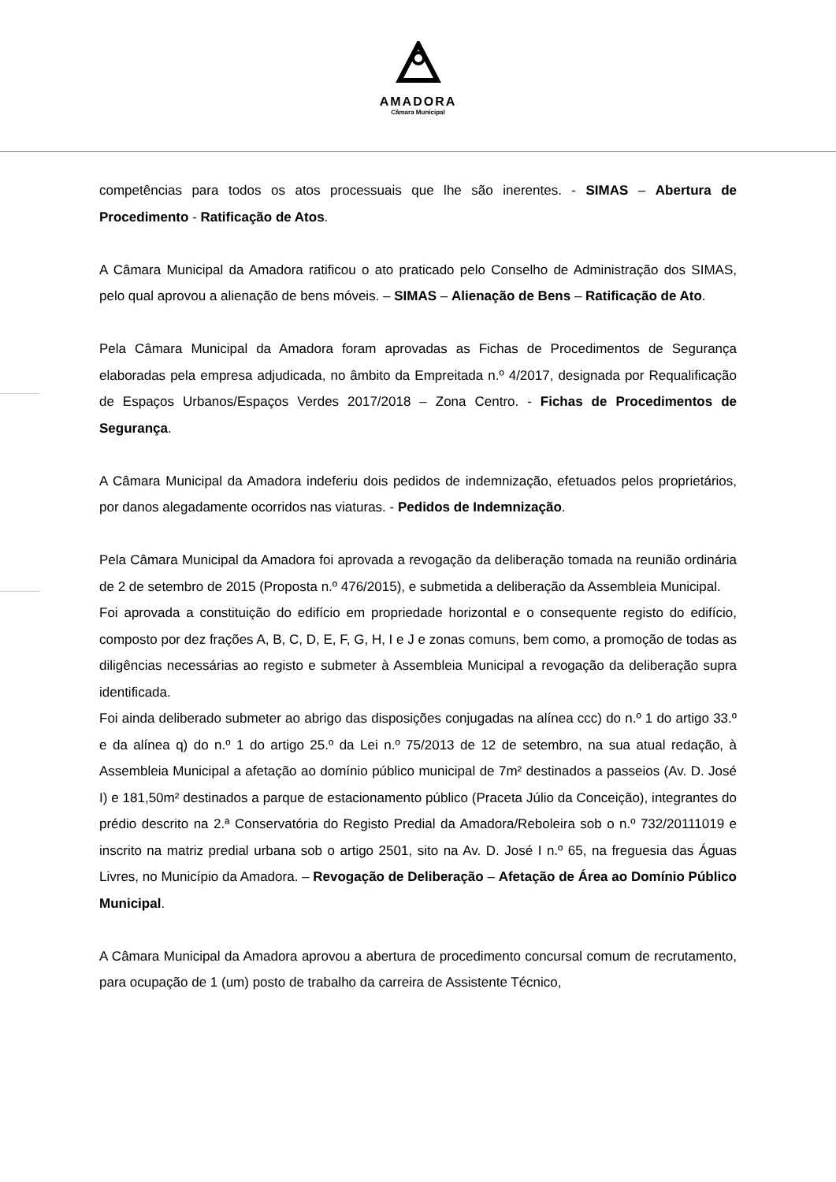AMADORA
Câmara Municipal
competências para todos os atos processuais que lhe são inerentes. - SIMAS – Abertura de Procedimento - Ratificação de Atos.
A Câmara Municipal da Amadora ratificou o ato praticado pelo Conselho de Administração dos SIMAS, pelo qual aprovou a alienação de bens móveis. – SIMAS – Alienação de Bens – Ratificação de Ato.
Pela Câmara Municipal da Amadora foram aprovadas as Fichas de Procedimentos de Segurança elaboradas pela empresa adjudicada, no âmbito da Empreitada n.º 4/2017, designada por Requalificação de Espaços Urbanos/Espaços Verdes 2017/2018 – Zona Centro. - Fichas de Procedimentos de Segurança.
A Câmara Municipal da Amadora indeferiu dois pedidos de indemnização, efetuados pelos proprietários, por danos alegadamente ocorridos nas viaturas. - Pedidos de Indemnização.
Pela Câmara Municipal da Amadora foi aprovada a revogação da deliberação tomada na reunião ordinária de 2 de setembro de 2015 (Proposta n.º 476/2015), e submetida a deliberação da Assembleia Municipal.
Foi aprovada a constituição do edifício em propriedade horizontal e o consequente registo do edifício, composto por dez frações A, B, C, D, E, F, G, H, I e J e zonas comuns, bem como, a promoção de todas as diligências necessárias ao registo e submeter à Assembleia Municipal a revogação da deliberação supra identificada.
Foi ainda deliberado submeter ao abrigo das disposições conjugadas na alínea ccc) do n.º 1 do artigo 33.º e da alínea q) do n.º 1 do artigo 25.º da Lei n.º 75/2013 de 12 de setembro, na sua atual redação, à Assembleia Municipal a afetação ao domínio público municipal de 7m² destinados a passeios (Av. D. José I) e 181,50m² destinados a parque de estacionamento público (Praceta Júlio da Conceição), integrantes do prédio descrito na 2.ª Conservatória do Registo Predial da Amadora/Reboleira sob o n.º 732/20111019 e inscrito na matriz predial urbana sob o artigo 2501, sito na Av. D. José I n.º 65, na freguesia das Águas Livres, no Município da Amadora. – Revogação de Deliberação – Afetação de Área ao Domínio Público Municipal.
A Câmara Municipal da Amadora aprovou a abertura de procedimento concursal comum de recrutamento, para ocupação de 1 (um) posto de trabalho da carreira de Assistente Técnico,